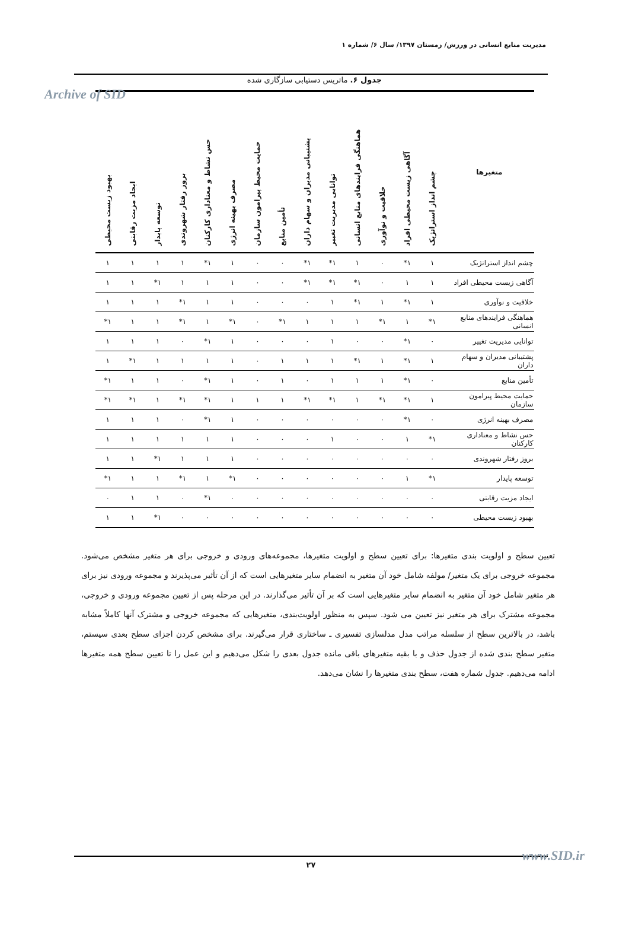مدیریت منابع انسانی در ورزش/ زمستان ۱۳۹۷/ سال ۶/ شماره ۱
Archive of SID
جدول ۶. ماتریس دستیابی سازگاری شده
| متغیرها | چشم انداز استراتژیک | آگاهی زیست محیطی افراد | خلاقیت و نوآوری | هماهنگی فرایندهای منابع انسانی | توانایی مدیریت تغییر | پشتیبانی مدیران و سهام داران | تأمین منابع | حمایت محیط پیرامون سازمان | مصرف بهینه انرژی | حس نشاط و معناداری کارکنان | بروز رفتار شهروندی | توسعه پایدار | ایجاد مزیت رقابتی | بهبود زیست محیطی |
| --- | --- | --- | --- | --- | --- | --- | --- | --- | --- | --- | --- | --- | --- | --- |
| چشم انداز استراتژیک | ۱ | ۱* | ۰ | ۱ | ۱* | ۱* | ۰ | ۰ | ۱ | ۱* | ۱ | ۱ | ۱ | ۱ |
| آگاهی زیست محیطی افراد | ۱ | ۱ | ۰ | ۱* | ۱* | ۱* | ۰ | ۰ | ۱ | ۱ | ۱ | ۱* | ۱ | ۱ |
| خلاقیت و نوآوری | ۱ | ۱* | ۱ | ۱* | ۱ | ۰ | ۰ | ۰ | ۱ | ۱ | ۱* | ۱ | ۱ | ۱ |
| هماهنگی فرایندهای منابع انسانی | ۱* | ۱ | ۱* | ۱ | ۱ | ۱ | ۱* | ۰ | ۱* | ۱ | ۱* | ۱ | ۱ | ۱* |
| توانایی مدیریت تغییر | ۰ | ۱* | ۰ | ۰ | ۱ | ۰ | ۰ | ۰ | ۱ | ۱* | ۰ | ۱ | ۱ | ۱ |
| پشتیبانی مدیران و سهام داران | ۱ | ۱* | ۱ | ۱* | ۱ | ۱ | ۱ | ۰ | ۱ | ۱ | ۱ | ۱ | ۱* | ۱ |
| تأمین منابع | ۰ | ۱* | ۱ | ۱ | ۱ | ۰ | ۱ | ۰ | ۱ | ۱* | ۰ | ۱ | ۱ | ۱* |
| حمایت محیط پیرامون سازمان | ۱ | ۱* | ۱* | ۱ | ۱* | ۱* | ۱ | ۱ | ۱ | ۱* | ۱* | ۱ | ۱* | ۱* |
| مصرف بهینه انرژی | ۰ | ۱* | ۰ | ۰ | ۰ | ۰ | ۰ | ۰ | ۱ | ۱* | ۰ | ۱ | ۱ | ۱ |
| حس نشاط و معناداری کارکنان | ۱* | ۱ | ۰ | ۰ | ۱ | ۰ | ۰ | ۰ | ۱ | ۱ | ۱ | ۱ | ۱ | ۱ |
| بروز رفتار شهروندی | ۰ | ۰ | ۰ | ۰ | ۰ | ۰ | ۰ | ۰ | ۱ | ۱ | ۱ | ۱* | ۱ | ۱ |
| توسعه پایدار | ۱* | ۱ | ۰ | ۰ | ۰ | ۰ | ۰ | ۰ | ۱* | ۱ | ۱* | ۱ | ۱ | ۱* |
| ایجاد مزیت رقابتی | ۰ | ۰ | ۰ | ۰ | ۰ | ۰ | ۰ | ۰ | ۰ | ۱* | ۰ | ۱ | ۱ | ۰ |
| بهبود زیست محیطی | ۰ | ۰ | ۰ | ۰ | ۰ | ۰ | ۰ | ۰ | ۰ | ۰ | ۰ | ۱* | ۱ | ۱ |
تعیین سطح و اولویت بندی متغیرها: برای تعیین سطح و اولویت متغیرها، مجموعه‌های ورودی و خروجی برای هر متغیر مشخص می‌شود. مجموعه خروجی برای یک متغیر/ مولفه شامل خود آن متغیر به انضمام سایر متغیرهایی است که از آن تأثیر می‌پذیرند و مجموعه ورودی نیز برای هر متغیر شامل خود آن متغیر به انضمام سایر متغیرهایی است که بر آن تأثیر می‌گذارند. در این مرحله پس از تعیین مجموعه ورودی و خروجی، مجموعه مشترک برای هر متغیر نیز تعیین می شود. سپس به منظور اولویت‌بندی، متغیرهایی که مجموعه خروجی و مشترک آنها کاملاً مشابه باشد، در بالاترین سطح از سلسله مراتب مدل مدلسازی تفسیری ـ ساختاری قرار می‌گیرند. برای مشخص کردن اجزای سطح بعدی سیستم، متغیر سطح بندی شده از جدول حذف و با بقیه متغیرهای باقی مانده جدول بعدی را شکل می‌دهیم و این عمل را تا تعیین سطح همه متغیرها ادامه می‌دهیم. جدول شماره هفت، سطح بندی متغیرها را نشان می‌دهد.
۲۷ www.SID.ir